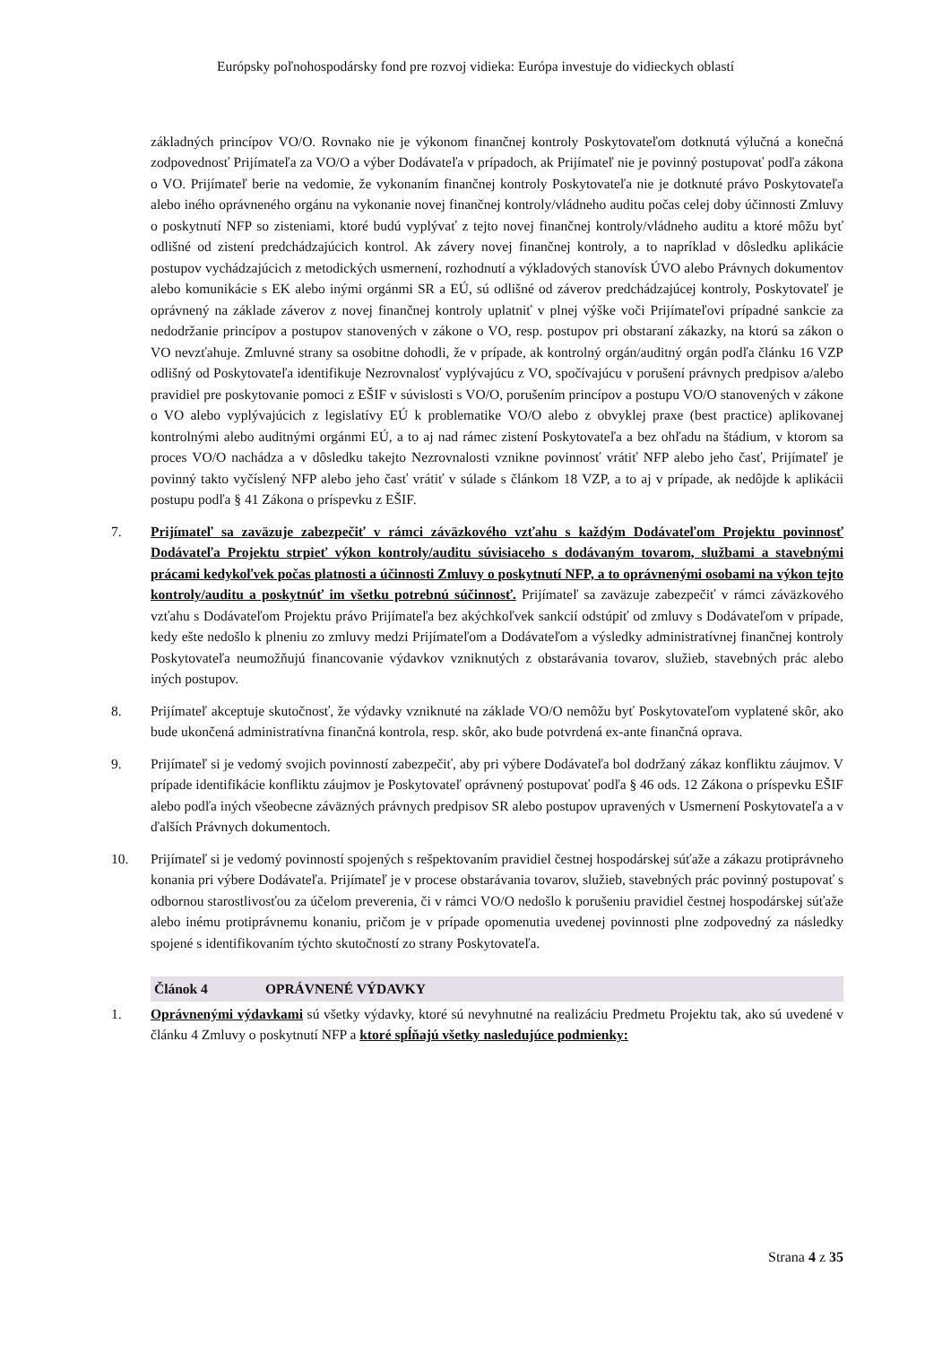Európsky poľnohospodársky fond pre rozvoj vidieka: Európa investuje do vidieckych oblastí
základných princípov VO/O. Rovnako nie je výkonom finančnej kontroly Poskytovateľom dotknutá výlučná a konečná zodpovednosť Prijímateľa za VO/O a výber Dodávateľa v prípadoch, ak Prijímateľ nie je povinný postupovať podľa zákona o VO. Prijímateľ berie na vedomie, že vykonaním finančnej kontroly Poskytovateľa nie je dotknuté právo Poskytovateľa alebo iného oprávneného orgánu na vykonanie novej finančnej kontroly/vládneho auditu počas celej doby účinnosti Zmluvy o poskytnutí NFP so zisteniami, ktoré budú vyplývať z tejto novej finančnej kontroly/vládneho auditu a ktoré môžu byť odlišné od zistení predchádzajúcich kontrol. Ak závery novej finančnej kontroly, a to napríklad v dôsledku aplikácie postupov vychádzajúcich z metodických usmernení, rozhodnutí a výkladových stanovísk ÚVO alebo Právnych dokumentov alebo komunikácie s EK alebo inými orgánmi SR a EÚ, sú odlišné od záverov predchádzajúcej kontroly, Poskytovateľ je oprávnený na základe záverov z novej finančnej kontroly uplatniť v plnej výške voči Prijímateľovi prípadné sankcie za nedodržanie princípov a postupov stanovených v zákone o VO, resp. postupov pri obstaraní zákazky, na ktorú sa zákon o VO nevzťahuje. Zmluvné strany sa osobitne dohodli, že v prípade, ak kontrolný orgán/auditný orgán podľa článku 16 VZP odlišný od Poskytovateľa identifikuje Nezrovnalosť vyplývajúcu z VO, spočívajúcu v porušení právnych predpisov a/alebo pravidiel pre poskytovanie pomoci z EŠIF v súvislosti s VO/O, porušením princípov a postupu VO/O stanovených v zákone o VO alebo vyplývajúcich z legislatívy EÚ k problematike VO/O alebo z obvyklej praxe (best practice) aplikovanej kontrolnými alebo auditnými orgánmi EÚ, a to aj nad rámec zistení Poskytovateľa a bez ohľadu na štádium, v ktorom sa proces VO/O nachádza a v dôsledku takejto Nezrovnalosti vznikne povinnosť vrátiť NFP alebo jeho časť, Prijímateľ je povinný takto vyčíslený NFP alebo jeho časť vrátiť v súlade s článkom 18 VZP, a to aj v prípade, ak nedôjde k aplikácii postupu podľa § 41 Zákona o príspevku z EŠIF.
7. Prijímateľ sa zaväzuje zabezpečiť v rámci záväzkového vzťahu s každým Dodávateľom Projektu povinnosť Dodávateľa Projektu strpieť výkon kontroly/auditu súvisiaceho s dodávaným tovarom, službami a stavebnými prácami kedykoľvek počas platnosti a účinnosti Zmluvy o poskytnutí NFP, a to oprávnenými osobami na výkon tejto kontroly/auditu a poskytnúť im všetku potrebnú súčinnosť. Prijímateľ sa zaväzuje zabezpečiť v rámci záväzkového vzťahu s Dodávateľom Projektu právo Prijímateľa bez akýchkoľvek sankcií odstúpiť od zmluvy s Dodávateľom v prípade, kedy ešte nedošlo k plneniu zo zmluvy medzi Prijímateľom a Dodávateľom a výsledky administratívnej finančnej kontroly Poskytovateľa neumožňujú financovanie výdavkov vzniknutých z obstarávania tovarov, služieb, stavebných prác alebo iných postupov.
8. Prijímateľ akceptuje skutočnosť, že výdavky vzniknuté na základe VO/O nemôžu byť Poskytovateľom vyplatené skôr, ako bude ukončená administratívna finančná kontrola, resp. skôr, ako bude potvrdená ex-ante finančná oprava.
9. Prijímateľ si je vedomý svojich povinností zabezpečiť, aby pri výbere Dodávateľa bol dodržaný zákaz konfliktu záujmov. V prípade identifikácie konfliktu záujmov je Poskytovateľ oprávnený postupovať podľa § 46 ods. 12 Zákona o príspevku EŠIF alebo podľa iných všeobecne záväzných právnych predpisov SR alebo postupov upravených v Usmernení Poskytovateľa a v ďalších Právnych dokumentoch.
10. Prijímateľ si je vedomý povinností spojených s rešpektovaním pravidiel čestnej hospodárskej súťaže a zákazu protiprávneho konania pri výbere Dodávateľa. Prijímateľ je v procese obstarávania tovarov, služieb, stavebných prác povinný postupovať s odbornou starostlivosťou za účelom preverenia, či v rámci VO/O nedošlo k porušeniu pravidiel čestnej hospodárskej súťaže alebo inému protiprávnemu konaniu, pričom je v prípade opomenutia uvedenej povinnosti plne zodpovedný za následky spojené s identifikovaním týchto skutočností zo strany Poskytovateľa.
Článok 4 OPRÁVNENÉ VÝDAVKY
1. Oprávnenými výdavkami sú všetky výdavky, ktoré sú nevyhnutné na realizáciu Predmetu Projektu tak, ako sú uvedené v článku 4 Zmluvy o poskytnutí NFP a ktoré spĺňajú všetky nasledujúce podmienky:
Strana 4 z 35